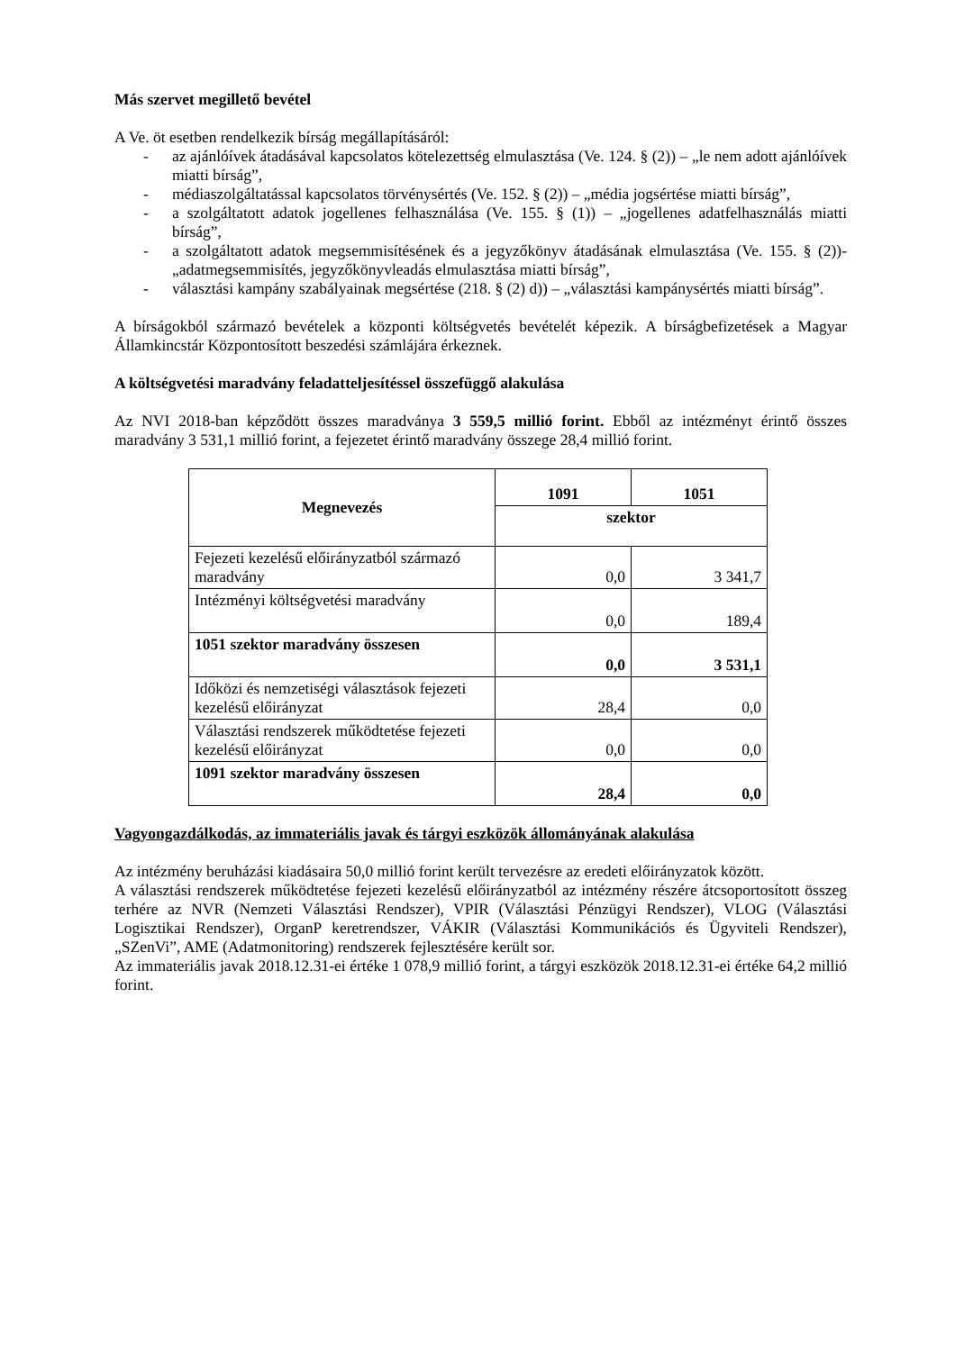Más szervet megillető bevétel
A Ve. öt esetben rendelkezik bírság megállapításáról:
- az ajánlóívek átadásával kapcsolatos kötelezettség elmulasztása (Ve. 124. § (2)) – „le nem adott ajánlóívek miatti bírság”,
- médiaszolgáltatással kapcsolatos törvénysértés (Ve. 152. § (2)) – „média jogsértése miatti bírság”,
- a szolgáltatott adatok jogellenes felhasználása (Ve. 155. § (1)) – „jogellenes adatfelhasználás miatti bírság”,
- a szolgáltatott adatok megsemmisítésének és a jegyzőkönyv átadásának elmulasztása (Ve. 155. § (2))- „adatmegsemmisítés, jegyzőkönyvleadás elmulasztása miatti bírság”,
- választási kampány szabályainak megsértése (218. § (2) d)) – „választási kampánysértés miatti bírság”.
A bírságokból származó bevételek a központi költségvetés bevételét képezik. A bírságbefizetések a Magyar Államkincstár Központosított beszedési számlájára érkeznek.
A költségvetési maradvány feladatteljesítéssel összefüggő alakulása
Az NVI 2018-ban képződött összes maradványa 3 559,5 millió forint. Ebből az intézményt érintő összes maradvány 3 531,1 millió forint, a fejezetet érintő maradvány összege 28,4 millió forint.
| Megnevezés | 1091 | 1051 |
| --- | --- | --- |
| | szektor | |
| Fejezeti kezelésű előirányzatból származó maradvány | 0,0 | 3 341,7 |
| Intézményi költségvetési maradvány | 0,0 | 189,4 |
| 1051 szektor maradvány összesen | 0,0 | 3 531,1 |
| Időközi és nemzetiségi választások fejezeti kezelésű előirányzat | 28,4 | 0,0 |
| Választási rendszerek működtetése fejezeti kezelésű előirányzat | 0,0 | 0,0 |
| 1091 szektor maradvány összesen | 28,4 | 0,0 |
Vagyongazdálkodás, az immateriális javak és tárgyi eszközök állományának alakulása
Az intézmény beruházási kiadásaira 50,0 millió forint került tervezésre az eredeti előirányzatok között.
A választási rendszerek működtetése fejezeti kezelésű előirányzatból az intézmény részére átcsoportosított összeg terhére az NVR (Nemzeti Választási Rendszer), VPIR (Választási Pénzügyi Rendszer), VLOG (Választási Logisztikai Rendszer), OrganP keretrendszer, VÁKIR (Választási Kommunikációs és Ügyviteli Rendszer), „SZenVi”, AME (Adatmonitoring) rendszerek fejlesztésére került sor.
Az immateriális javak 2018.12.31-ei értéke 1 078,9 millió forint, a tárgyi eszközök 2018.12.31-ei értéke 64,2 millió forint.